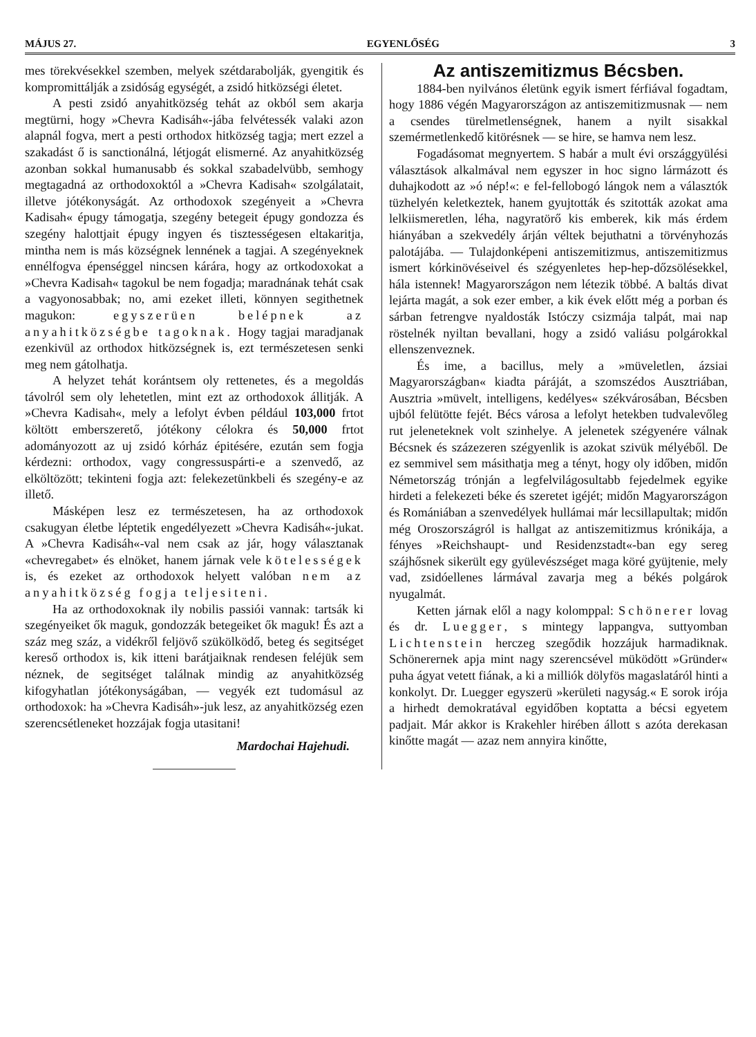MÁJUS 27. EGYENLŐSÉG 3
mes törekvésekkel szemben, melyek szétdarabolják, gyengitik és kompromittálják a zsidóság egységét, a zsidó hitközségi életet.
A pesti zsidó anyahitközség tehát az okból sem akarja megtürni, hogy »Chevra Kadisáh«-jába felvétessék valaki azon alapnál fogva, mert a pesti orthodox hitközség tagja; mert ezzel a szakadást ő is sanctionálná, létjogát elismerné. Az anyahitközség azonban sokkal humanusabb és sokkal szabadelvübb, semhogy megtagadná az orthodoxoktól a »Chevra Kadisah« szolgálatait, illetve jótékonyságát. Az orthodoxok szegényeit a »Chevra Kadisah« épugy támogatja, szegény betegeit épugy gondozza és szegény halottjait épugy ingyen és tisztességesen eltakaritja, mintha nem is más községnek lennének a tagjai. A szegényeknek ennélfogva épenséggel nincsen kárára, hogy az ortkodoxokat a »Chevra Kadisah« tagokul be nem fogadja; maradnának tehát csak a vagyonosabbak; no, ami ezeket illeti, könnyen segithetnek magukon: egyszerüen belépnek az anyahitközségbe tagoknak. Hogy tagjai maradjanak ezenkivül az orthodox hitközségnek is, ezt természetesen senki meg nem gátolhatja.
A helyzet tehát korántsem oly rettenetes, és a megoldás távolról sem oly lehetetlen, mint ezt az orthodoxok állitják. A »Chevra Kadisah«, mely a lefolyt évben például 103,000 frtot költött emberszerető, jótékony célokra és 50,000 frtot adományozott az uj zsidó kórház épitésére, ezután sem fogja kérdezni: orthodox, vagy congressuspárti-e a szenvedő, az elköltözött; tekinteni fogja azt: felekezetünkbeli és szegény-e az illető.
Másképen lesz ez természetesen, ha az orthodoxok csakugyan életbe léptetik engedélyezett »Chevra Kadisáh«-jukat. A »Chevra Kadisáh«-val nem csak az jár, hogy választanak «chevregabet» és elnöket, hanem járnak vele kötelességek is, és ezeket az orthodoxok helyett valóban nem az anyahitközség fogja teljesiteni.
Ha az orthodoxoknak ily nobilis passiói vannak: tartsák ki szegényeiket ők maguk, gondozzák betegeiket ők maguk! És azt a száz meg száz, a vidékről feljövő szükölködő, beteg és segitséget kereső orthodox is, kik itteni barátjaiknak rendesen feléjük sem néznek, de segitséget találnak mindig az anyahitközség kifogyhatlan jótékonyságában, — vegyék ezt tudomásul az orthodoxok: ha »Chevra Kadisáh»-juk lesz, az anyahitközség ezen szerencsétleneket hozzájak fogja utasitani!
Mardochai Hajehudi.
Az antiszemitizmus Bécsben.
1884-ben nyilvános életünk egyik ismert férfiával fogadtam, hogy 1886 végén Magyarországon az antiszemitizmusnak — nem a csendes türelmetlenségnek, hanem a nyilt sisakkal szemérmetlenkedő kitörésnek — se hire, se hamva nem lesz.
Fogadásomat megnyertem. S habár a mult évi országgyülési választások alkalmával nem egyszer in hoc signo lármázott és duhajkodott az »ó nép!«: e fel-fellobogó lángok nem a választók tüzhelyén keletkeztek, hanem gyujtották és szitották azokat ama lelkiismeretlen, léha, nagyratörő kis emberek, kik más érdem hiányában a szekvedély árján véltek bejuthatni a törvényhozás palotájába. — Tulajdonképeni antiszemitizmus, antiszemitizmus ismert kórkinövéseivel és szégyenletes hep-hep-dőzsölésekkel, hála istennek! Magyarországon nem létezik többé. A baltás divat lejárta magát, a sok ezer ember, a kik évek előtt még a porban és sárban fetrengve nyaldosták Istóczy csizmája talpát, mai nap röstelnék nyiltan bevallani, hogy a zsidó valiásu polgárokkal ellenszenveznek.
És ime, a bacillus, mely a »müveletlen, ázsiai Magyarországban« kiadta páráját, a szomszédos Ausztriában, Ausztria »müvelt, intelligens, kedélyes« székvárosában, Bécsben ujból felütötte fejét. Bécs városa a lefolyt hetekben tudvalevőleg rut jeleneteknek volt szinhelye. A jelenetek szégyenére válnak Bécsnek és százezeren szégyenlik is azokat szivük mélyéből. De ez semmivel sem másithatja meg a tényt, hogy oly időben, midőn Németország trónján a legfelvilágosultabb fejedelmek egyike hirdeti a felekezeti béke és szeretet igéjét; midőn Magyarországon és Romániában a szenvedélyek hullámai már lecsillapultak; midőn még Oroszországról is hallgat az antiszemitizmus krónikája, a fényes »Reichshaupt- und Residenzstadt«-ban egy sereg szájhősnek sikerült egy gyülevészséget maga köré gyüjtenie, mely vad, zsidóellenes lármával zavarja meg a békés polgárok nyugalmát.
Ketten járnak elől a nagy kolomppal: Schönerer lovag és dr. Luegger, s mintegy lappangva, suttyomban Lichtenstein herczeg szegődik hozzájuk harmadiknak. Schönerernek apja mint nagy szerencsével müködött »Gründer« puha ágyat vetett fiának, a ki a milliók dölyfös magaslatáról hinti a konkolyt. Dr. Luegger egyszerü »kerületi nagyság.« E sorok irója a hirhedt demokratával egyidőben koptatta a bécsi egyetem padjait. Már akkor is Krakehler hirében állott s azóta derekasan kinőtte magát — azaz nem annyira kinőtte,